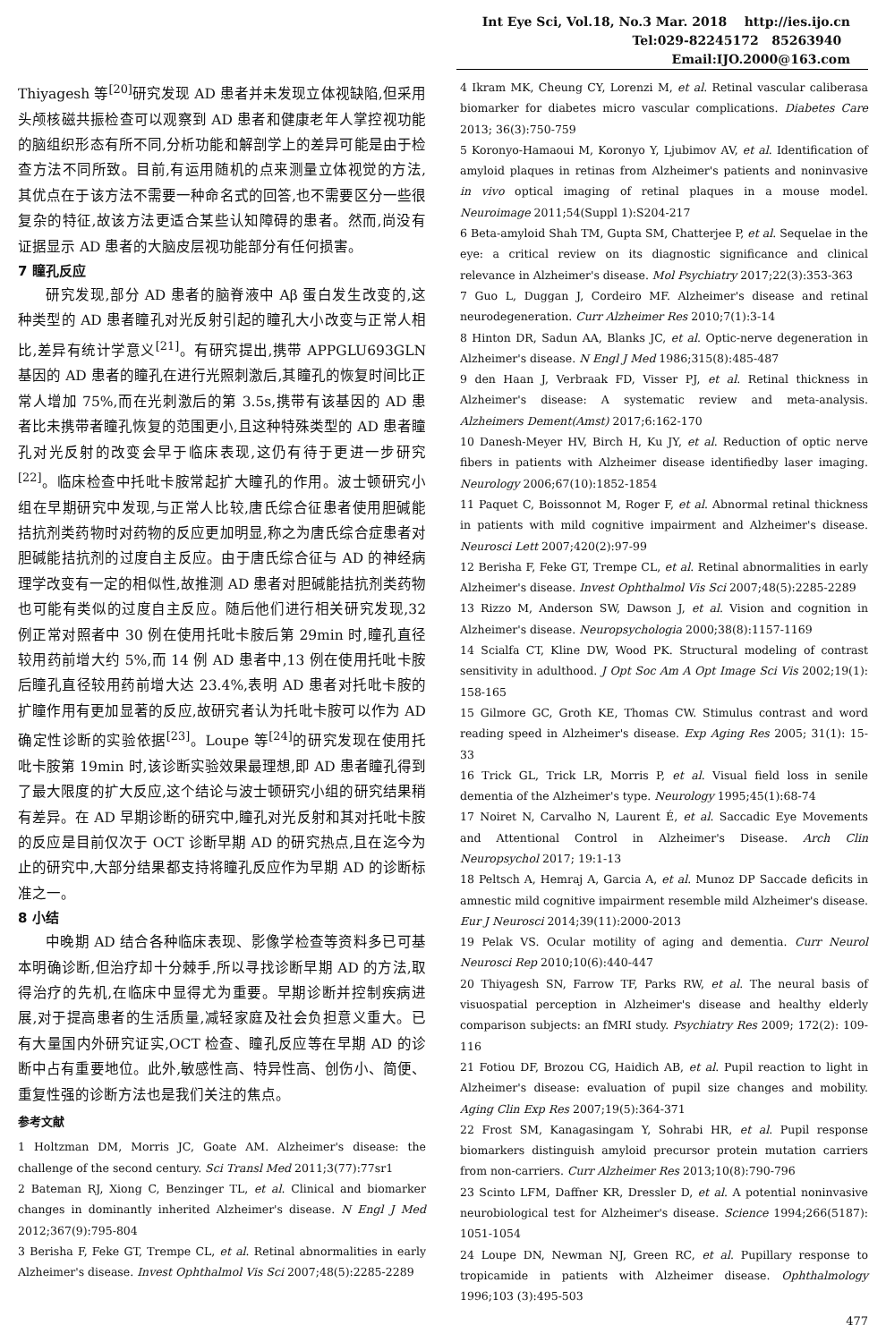Int Eye Sci, Vol.18, No.3 Mar. 2018 http://ies.ijo.cn
Tel:029-82245172 85263940 Email:IJO.2000@163.com
Thiyagesh 等<sup>[20]</sup>研究发现 AD 患者并未发现立体视缺陷,但采用头颅核磁共振检查可以观察到 AD 患者和健康老年人掌控视功能的脑组织形态有所不同,分析功能和解剖学上的差异可能是由于检查方法不同所致。目前,有运用随机的点来测量立体视觉的方法,其优点在于该方法不需要一种命名式的回答,也不需要区分一些很复杂的特征,故该方法更适合某些认知障碍的患者。然而,尚没有证据显示 AD 患者的大脑皮层视功能部分有任何损害。
7 瞳孔反应
研究发现,部分 AD 患者的脑脊液中 Aβ 蛋白发生改变的,这种类型的 AD 患者瞳孔对光反射引起的瞳孔大小改变与正常人相比,差异有统计学意义<sup>[21]</sup>。有研究提出,携带 APPGLU693GLN 基因的 AD 患者的瞳孔在进行光照刺激后,其瞳孔的恢复时间比正常人增加 75%,而在光刺激后的第 3.5s,携带有该基因的 AD 患者比未携带者瞳孔恢复的范围更小,且这种特殊类型的 AD 患者瞳孔对光反射的改变会早于临床表现,这仍有待于更进一步研究<sup>[22]</sup>。临床检查中托吡卡胺常起扩大瞳孔的作用。波士顿研究小组在早期研究中发现,与正常人比较,唐氏综合征患者使用胆碱能拮抗剂类药物时对药物的反应更加明显,称之为唐氏综合症患者对胆碱能拮抗剂的过度自主反应。由于唐氏综合征与 AD 的神经病理学改变有一定的相似性,故推测 AD 患者对胆碱能拮抗剂类药物也可能有类似的过度自主反应。随后他们进行相关研究发现,32 例正常对照者中 30 例在使用托吡卡胺后第 29min 时,瞳孔直径较用药前增大约 5%,而 14 例 AD 患者中,13 例在使用托吡卡胺后瞳孔直径较用药前增大达 23.4%,表明 AD 患者对托吡卡胺的扩瞳作用有更加显著的反应,故研究者认为托吡卡胺可以作为 AD 确定性诊断的实验依据<sup>[23]</sup>。Loupe 等<sup>[24]</sup>的研究发现在使用托吡卡胺第 19min 时,该诊断实验效果最理想,即 AD 患者瞳孔得到了最大限度的扩大反应,这个结论与波士顿研究小组的研究结果稍有差异。在 AD 早期诊断的研究中,瞳孔对光反射和其对托吡卡胺的反应是目前仅次于 OCT 诊断早期 AD 的研究热点,且在迄今为止的研究中,大部分结果都支持将瞳孔反应作为早期 AD 的诊断标准之一。
8 小结
中晚期 AD 结合各种临床表现、影像学检查等资料多已可基本明确诊断,但治疗却十分棘手,所以寻找诊断早期 AD 的方法,取得治疗的先机,在临床中显得尤为重要。早期诊断并控制疾病进展,对于提高患者的生活质量,减轻家庭及社会负担意义重大。已有大量国内外研究证实,OCT 检查、瞳孔反应等在早期 AD 的诊断中占有重要地位。此外,敏感性高、特异性高、创伤小、简便、重复性强的诊断方法也是我们关注的焦点。
参考文献
1 Holtzman DM, Morris JC, Goate AM. Alzheimer's disease: the challenge of the second century. Sci Transl Med 2011;3(77):77sr1
2 Bateman RJ, Xiong C, Benzinger TL, et al. Clinical and biomarker changes in dominantly inherited Alzheimer's disease. N Engl J Med 2012;367(9):795-804
3 Berisha F, Feke GT, Trempe CL, et al. Retinal abnormalities in early Alzheimer's disease. Invest Ophthalmol Vis Sci 2007;48(5):2285-2289
4 Ikram MK, Cheung CY, Lorenzi M, et al. Retinal vascular caliberasa biomarker for diabetes micro vascular complications. Diabetes Care 2013; 36(3):750-759
5 Koronyo-Hamaoui M, Koronyo Y, Ljubimov AV, et al. Identification of amyloid plaques in retinas from Alzheimer's patients and noninvasive in vivo optical imaging of retinal plaques in a mouse model. Neuroimage 2011;54(Suppl 1):S204-217
6 Beta-amyloid Shah TM, Gupta SM, Chatterjee P, et al. Sequelae in the eye: a critical review on its diagnostic significance and clinical relevance in Alzheimer's disease. Mol Psychiatry 2017;22(3):353-363
7 Guo L, Duggan J, Cordeiro MF. Alzheimer's disease and retinal neurodegeneration. Curr Alzheimer Res 2010;7(1):3-14
8 Hinton DR, Sadun AA, Blanks JC, et al. Optic-nerve degeneration in Alzheimer's disease. N Engl J Med 1986;315(8):485-487
9 den Haan J, Verbraak FD, Visser PJ, et al. Retinal thickness in Alzheimer's disease: A systematic review and meta-analysis. Alzheimers Dement(Amst) 2017;6:162-170
10 Danesh-Meyer HV, Birch H, Ku JY, et al. Reduction of optic nerve fibers in patients with Alzheimer disease identifiedby laser imaging. Neurology 2006;67(10):1852-1854
11 Paquet C, Boissonnot M, Roger F, et al. Abnormal retinal thickness in patients with mild cognitive impairment and Alzheimer's disease. Neurosci Lett 2007;420(2):97-99
12 Berisha F, Feke GT, Trempe CL, et al. Retinal abnormalities in early Alzheimer's disease. Invest Ophthalmol Vis Sci 2007;48(5):2285-2289
13 Rizzo M, Anderson SW, Dawson J, et al. Vision and cognition in Alzheimer's disease. Neuropsychologia 2000;38(8):1157-1169
14 Scialfa CT, Kline DW, Wood PK. Structural modeling of contrast sensitivity in adulthood. J Opt Soc Am A Opt Image Sci Vis 2002;19(1): 158-165
15 Gilmore GC, Groth KE, Thomas CW. Stimulus contrast and word reading speed in Alzheimer's disease. Exp Aging Res 2005; 31(1): 15-33
16 Trick GL, Trick LR, Morris P, et al. Visual field loss in senile dementia of the Alzheimer's type. Neurology 1995;45(1):68-74
17 Noiret N, Carvalho N, Laurent É, et al. Saccadic Eye Movements and Attentional Control in Alzheimer's Disease. Arch Clin Neuropsychol 2017; 19:1-13
18 Peltsch A, Hemraj A, Garcia A, et al. Munoz DP Saccade deficits in amnestic mild cognitive impairment resemble mild Alzheimer's disease. Eur J Neurosci 2014;39(11):2000-2013
19 Pelak VS. Ocular motility of aging and dementia. Curr Neurol Neurosci Rep 2010;10(6):440-447
20 Thiyagesh SN, Farrow TF, Parks RW, et al. The neural basis of visuospatial perception in Alzheimer's disease and healthy elderly comparison subjects: an fMRI study. Psychiatry Res 2009; 172(2): 109-116
21 Fotiou DF, Brozou CG, Haidich AB, et al. Pupil reaction to light in Alzheimer's disease: evaluation of pupil size changes and mobility. Aging Clin Exp Res 2007;19(5):364-371
22 Frost SM, Kanagasingam Y, Sohrabi HR, et al. Pupil response biomarkers distinguish amyloid precursor protein mutation carriers from non-carriers. Curr Alzheimer Res 2013;10(8):790-796
23 Scinto LFM, Daffner KR, Dressler D, et al. A potential noninvasive neurobiological test for Alzheimer's disease. Science 1994;266(5187): 1051-1054
24 Loupe DN, Newman NJ, Green RC, et al. Pupillary response to tropicamide in patients with Alzheimer disease. Ophthalmology 1996;103 (3):495-503
477